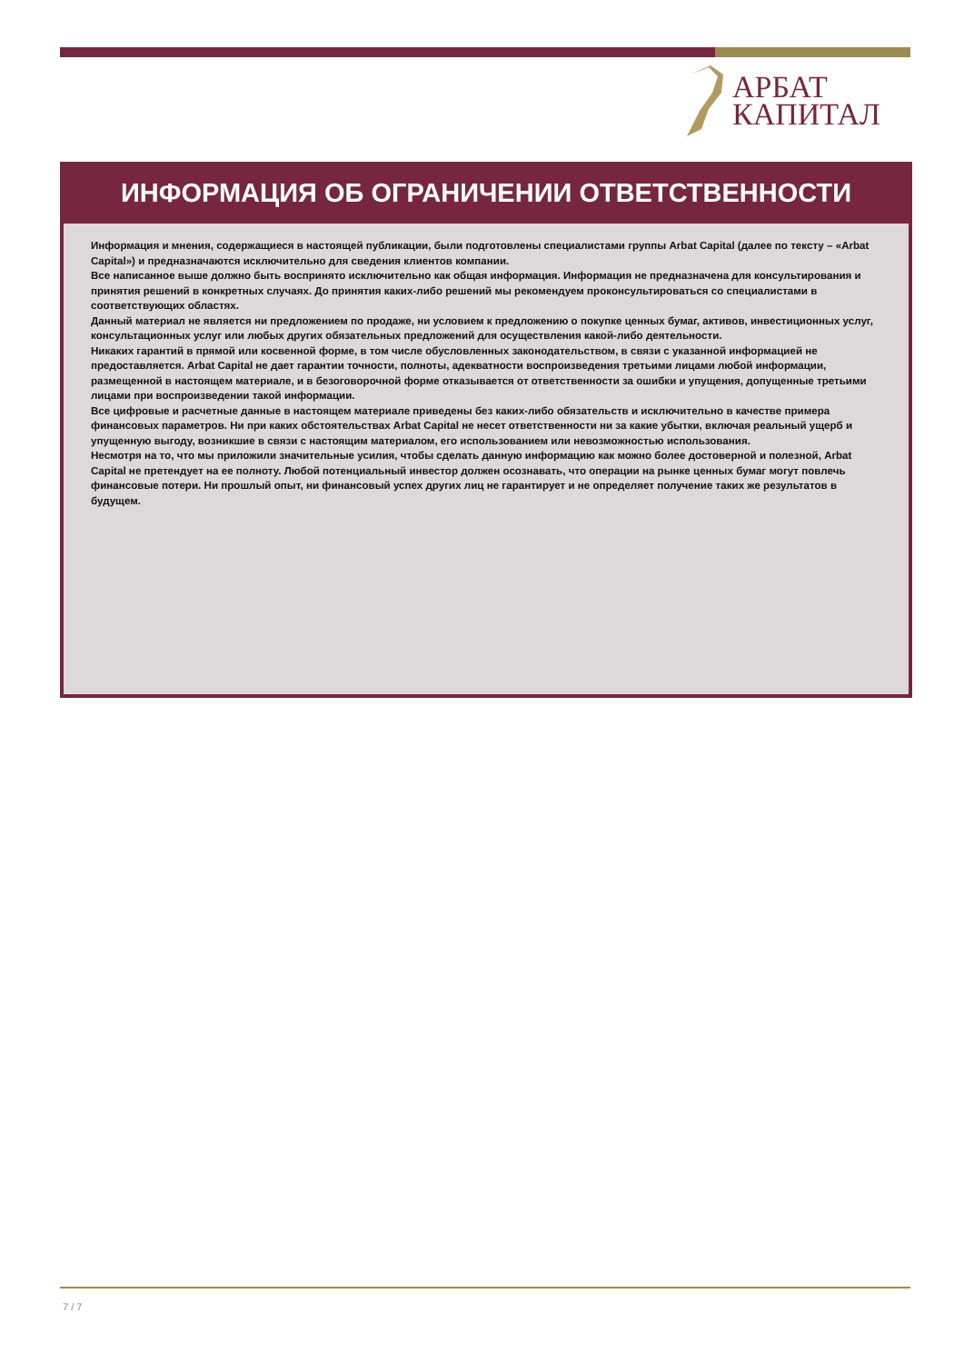АРБАТ
КАПИТАЛ
ИНФОРМАЦИЯ ОБ ОГРАНИЧЕНИИ ОТВЕТСТВЕННОСТИ
Информация и мнения, содержащиеся в настоящей публикации, были подготовлены специалистами группы Arbat Capital (далее по тексту – «Arbat Capital») и предназначаются исключительно для сведения клиентов компании.
Все написанное выше должно быть воспринято исключительно как общая информация. Информация не предназначена для консультирования и принятия решений в конкретных случаях. До принятия каких-либо решений мы рекомендуем проконсультироваться со специалистами в соответствующих областях.
Данный материал не является ни предложением по продаже, ни условием к предложению о покупке ценных бумаг, активов, инвестиционных услуг, консультационных услуг или любых других обязательных предложений для осуществления какой-либо деятельности.
Никаких гарантий в прямой или косвенной форме, в том числе обусловленных законодательством, в связи с указанной информацией не предоставляется. Arbat Capital не дает гарантии точности, полноты, адекватности воспроизведения третьими лицами любой информации, размещенной в настоящем материале, и в безоговорочной форме отказывается от ответственности за ошибки и упущения, допущенные третьими лицами при воспроизведении такой информации.
Все цифровые и расчетные данные в настоящем материале приведены без каких-либо обязательств и исключительно в качестве примера финансовых параметров. Ни при каких обстоятельствах Arbat Capital не несет ответственности ни за какие убытки, включая реальный ущерб и упущенную выгоду, возникшие в связи с настоящим материалом, его использованием или невозможностью использования.
Несмотря на то, что мы приложили значительные усилия, чтобы сделать данную информацию как можно более достоверной и полезной, Arbat Capital не претендует на ее полноту. Любой потенциальный инвестор должен осознавать, что операции на рынке ценных бумаг могут повлечь финансовые потери. Ни прошлый опыт, ни финансовый успех других лиц не гарантирует и не определяет получение таких же результатов в будущем.
7 / 7